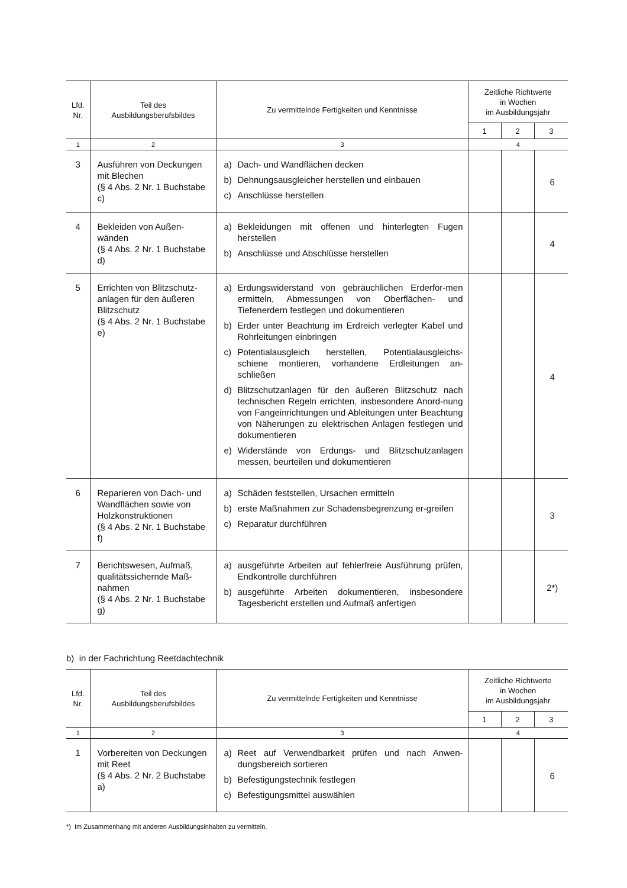| Lfd. Nr. | Teil des Ausbildungsberufsbildes | Zu vermittelnde Fertigkeiten und Kenntnisse | Zeitliche Richtwerte in Wochen im Ausbildungsjahr | | |
| --- | --- | --- | --- | --- | --- |
| | | | 1 | 2 | 3 |
| 1 | 2 | 3 | 4 | | |
| 3 | Ausführen von Deckungen mit Blechen (§ 4 Abs. 2 Nr. 1 Buchstabe c) | a) Dach- und Wandflächen decken b) Dehnungsausgleicher herstellen und einbauen c) Anschlüsse herstellen | | | 6 |
| 4 | Bekleiden von Außen-wänden (§ 4 Abs. 2 Nr. 1 Buchstabe d) | a) Bekleidungen mit offenen und hinterlegten Fugen herstellen b) Anschlüsse und Abschlüsse herstellen | | | 4 |
| 5 | Errichten von Blitzschutz-anlagen für den äußeren Blitzschutz (§ 4 Abs. 2 Nr. 1 Buchstabe e) | a) Erdungswiderstand von gebräuchlichen Erderfor-men ermitteln, Abmessungen von Oberflächen- und Tiefenerdern festlegen und dokumentieren b) Erder unter Beachtung im Erdreich verlegter Kabel und Rohrleitungen einbringen c) Potentialausgleich herstellen, Potentialausgleichs-schiene montieren, vorhandene Erdleitungen an-schließen d) Blitzschutzanlagen für den äußeren Blitzschutz nach technischen Regeln errichten, insbesondere Anord-nung von Fangeinrichtungen und Ableitungen unter Beachtung von Näherungen zu elektrischen Anlagen festlegen und dokumentieren e) Widerstände von Erdungs- und Blitzschutzanlagen messen, beurteilen und dokumentieren | | | 4 |
| 6 | Reparieren von Dach- und Wandflächen sowie von Holzkonstruktionen (§ 4 Abs. 2 Nr. 1 Buchstabe f) | a) Schäden feststellen, Ursachen ermitteln b) erste Maßnahmen zur Schadensbegrenzung er-greifen c) Reparatur durchführen | | | 3 |
| 7 | Berichtswesen, Aufmaß, qualitätssichernde Maß-nahmen (§ 4 Abs. 2 Nr. 1 Buchstabe g) | a) ausgeführte Arbeiten auf fehlerfreie Ausführung prüfen, Endkontrolle durchführen b) ausgeführte Arbeiten dokumentieren, insbesondere Tagesbericht erstellen und Aufmaß anfertigen | | | 2*) |
b) in der Fachrichtung Reetdachtechnik
| Lfd. Nr. | Teil des Ausbildungsberufsbildes | Zu vermittelnde Fertigkeiten und Kenntnisse | Zeitliche Richtwerte in Wochen im Ausbildungsjahr | | |
| --- | --- | --- | --- | --- | --- |
| | | | 1 | 2 | 3 |
| 1 | 2 | 3 | 4 | | |
| 1 | Vorbereiten von Deckungen mit Reet (§ 4 Abs. 2 Nr. 2 Buchstabe a) | a) Reet auf Verwendbarkeit prüfen und nach Anwen-dungsbereich sortieren b) Befestigungstechnik festlegen c) Befestigungsmittel auswählen | | | 6 |
*) Im Zusammenhang mit anderen Ausbildungsinhalten zu vermitteln.